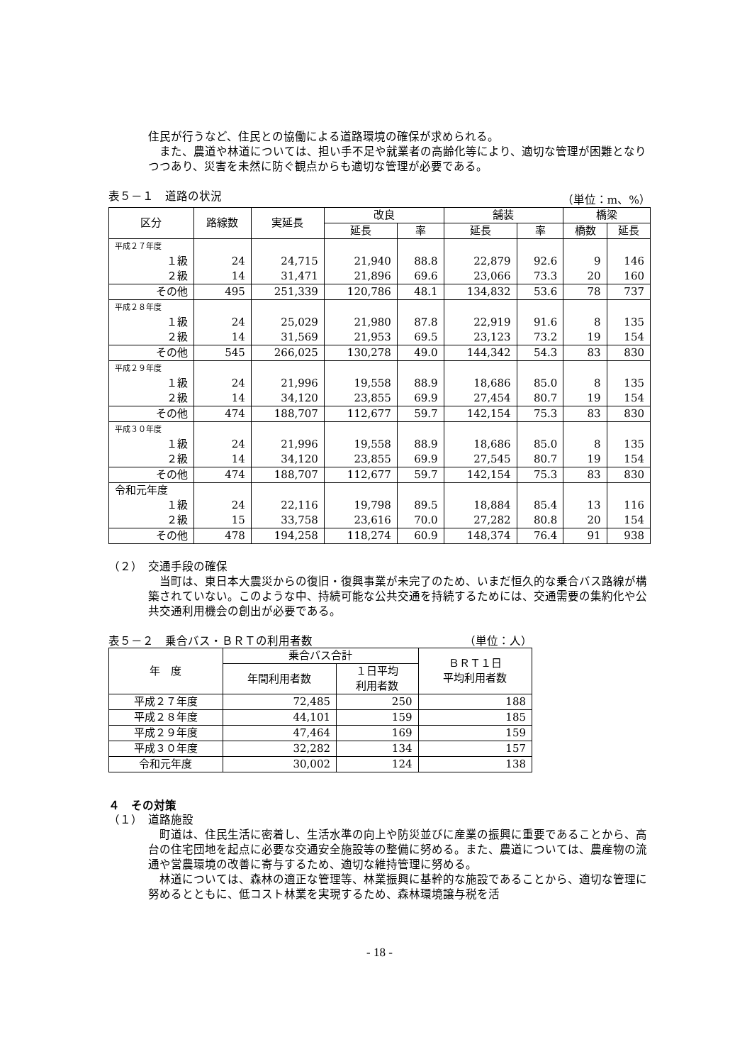住民が行うなど、住民との協働による道路環境の確保が求められる。
　また、農道や林道については、担い手不足や就業者の高齢化等により、適切な管理が困難となりつつあり、災害を未然に防ぐ観点からも適切な管理が必要である。
表５－１　道路の状況 （単位：m、%）
| 区分 | 路線数 | 実延長 | 改良 | | 舗装 | | 橋梁 | |
| --- | --- | --- | --- | --- | --- | --- | --- | --- |
| | | | 延長 | 率 | 延長 | 率 | 橋数 | 延長 |
| 平成２７年度 | | | | | | | | |
| １級 | 24 | 24,715 | 21,940 | 88.8 | 22,879 | 92.6 | 9 | 146 |
| ２級 | 14 | 31,471 | 21,896 | 69.6 | 23,066 | 73.3 | 20 | 160 |
| その他 | 495 | 251,339 | 120,786 | 48.1 | 134,832 | 53.6 | 78 | 737 |
| 平成２８年度 | | | | | | | | |
| １級 | 24 | 25,029 | 21,980 | 87.8 | 22,919 | 91.6 | 8 | 135 |
| ２級 | 14 | 31,569 | 21,953 | 69.5 | 23,123 | 73.2 | 19 | 154 |
| その他 | 545 | 266,025 | 130,278 | 49.0 | 144,342 | 54.3 | 83 | 830 |
| 平成２９年度 | | | | | | | | |
| １級 | 24 | 21,996 | 19,558 | 88.9 | 18,686 | 85.0 | 8 | 135 |
| ２級 | 14 | 34,120 | 23,855 | 69.9 | 27,454 | 80.7 | 19 | 154 |
| その他 | 474 | 188,707 | 112,677 | 59.7 | 142,154 | 75.3 | 83 | 830 |
| 平成３０年度 | | | | | | | | |
| １級 | 24 | 21,996 | 19,558 | 88.9 | 18,686 | 85.0 | 8 | 135 |
| ２級 | 14 | 34,120 | 23,855 | 69.9 | 27,545 | 80.7 | 19 | 154 |
| その他 | 474 | 188,707 | 112,677 | 59.7 | 142,154 | 75.3 | 83 | 830 |
| 令和元年度 | | | | | | | | |
| １級 | 24 | 22,116 | 19,798 | 89.5 | 18,884 | 85.4 | 13 | 116 |
| ２級 | 15 | 33,758 | 23,616 | 70.0 | 27,282 | 80.8 | 20 | 154 |
| その他 | 478 | 194,258 | 118,274 | 60.9 | 148,374 | 76.4 | 91 | 938 |
（２）　交通手段の確保
　当町は、東日本大震災からの復旧・復興事業が未完了のため、いまだ恒久的な乗合バス路線が構築されていない。このような中、持続可能な公共交通を持続するためには、交通需要の集約化や公共交通利用機会の創出が必要である。
表５－２　乗合バス・ＢＲＴの利用者数 （単位：人）
| 年 度 | 乗合バス合計 | | ＢＲＴ１日 平均利用者数 |
| --- | --- | --- | --- |
| | 年間利用者数 | １日平均 利用者数 | |
| 平成２７年度 | 72,485 | 250 | 188 |
| 平成２８年度 | 44,101 | 159 | 185 |
| 平成２９年度 | 47,464 | 169 | 159 |
| 平成３０年度 | 32,282 | 134 | 157 |
| 令和元年度 | 30,002 | 124 | 138 |
４　その対策
（１）　道路施設
　町道は、住民生活に密着し、生活水準の向上や防災並びに産業の振興に重要であることから、高台の住宅団地を起点に必要な交通安全施設等の整備に努める。また、農道については、農産物の流通や営農環境の改善に寄与するため、適切な維持管理に努める。
　林道については、森林の適正な管理等、林業振興に基幹的な施設であることから、適切な管理に努めるとともに、低コスト林業を実現するため、森林環境譲与税を活
- 18 -